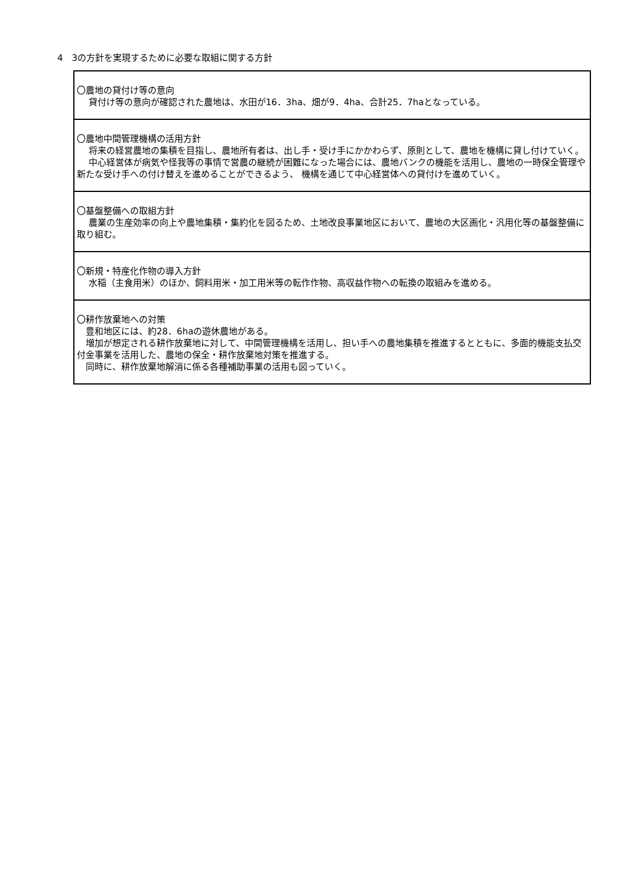4　3の方針を実現するために必要な取組に関する方針
| 〇農地の貸付け等の意向 貸付け等の意向が確認された農地は、水田が16．3ha、畑が9．4ha、合計25．7haとなっている。 |
| 〇農地中間管理機構の活用方針 将来の経営農地の集積を目指し、農地所有者は、出し手・受け手にかかわらず、原則として、農地を機構に貸し付けていく。 中心経営体が病気や怪我等の事情で営農の継続が困難になった場合には、農地バンクの機能を活用し、農地の一時保全管理や新たな受け手への付け替えを進めることができるよう、 機構を通じて中心経営体への貸付けを進めていく。 |
| 〇基盤整備への取組方針 農業の生産効率の向上や農地集積・集約化を図るため、土地改良事業地区において、農地の大区画化・汎用化等の基盤整備に取り組む。 |
| 〇新規・特産化作物の導入方針 水稲（主食用米）のほか、飼料用米・加工用米等の転作作物、高収益作物への転換の取組みを進める。 |
| 〇耕作放棄地への対策 豊和地区には、約28．6haの遊休農地がある。 増加が想定される耕作放棄地に対して、中間管理機構を活用し、担い手への農地集積を推進するとともに、多面的機能支払交付金事業を活用した、農地の保全・耕作放棄地対策を推進する。 同時に、耕作放棄地解消に係る各種補助事業の活用も図っていく。 |